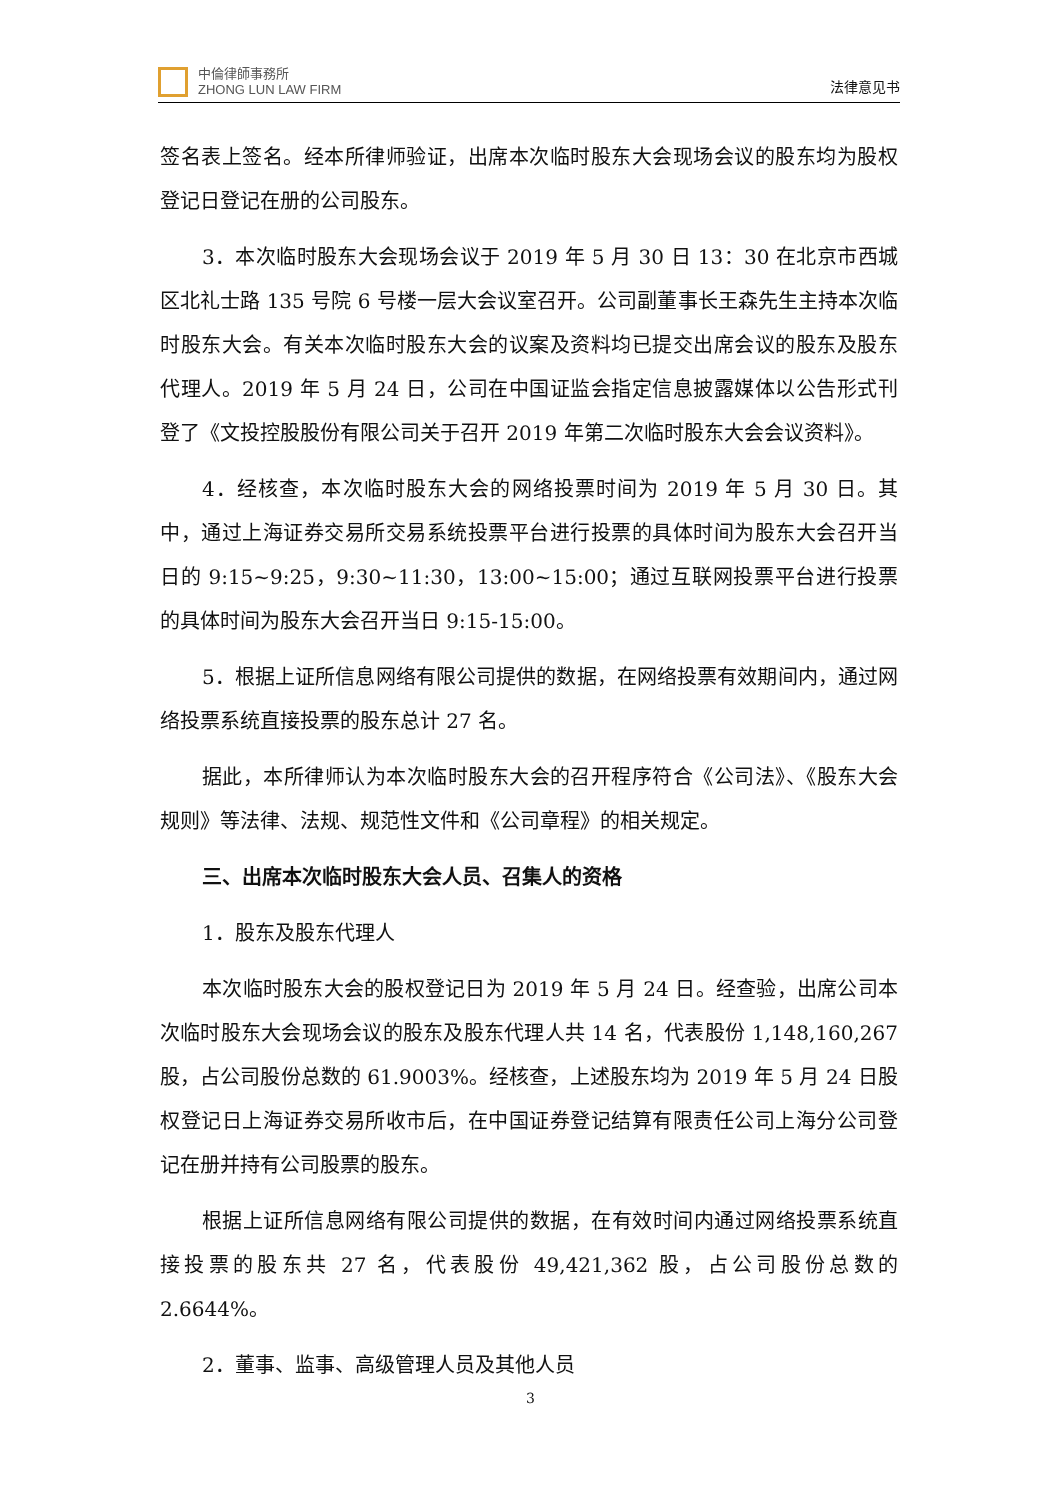中倫律師事務所
ZHONG LUN LAW FIRM
法律意见书
签名表上签名。经本所律师验证，出席本次临时股东大会现场会议的股东均为股权登记日登记在册的公司股东。
3．本次临时股东大会现场会议于 2019 年 5 月 30 日 13：30 在北京市西城区北礼士路 135 号院 6 号楼一层大会议室召开。公司副董事长王森先生主持本次临时股东大会。有关本次临时股东大会的议案及资料均已提交出席会议的股东及股东代理人。2019 年 5 月 24 日，公司在中国证监会指定信息披露媒体以公告形式刊登了《文投控股股份有限公司关于召开 2019 年第二次临时股东大会会议资料》。
4．经核查，本次临时股东大会的网络投票时间为 2019 年 5 月 30 日。其中，通过上海证券交易所交易系统投票平台进行投票的具体时间为股东大会召开当日的 9:15~9:25，9:30~11:30，13:00~15:00；通过互联网投票平台进行投票的具体时间为股东大会召开当日 9:15-15:00。
5．根据上证所信息网络有限公司提供的数据，在网络投票有效期间内，通过网络投票系统直接投票的股东总计 27 名。
据此，本所律师认为本次临时股东大会的召开程序符合《公司法》、《股东大会规则》等法律、法规、规范性文件和《公司章程》的相关规定。
三、出席本次临时股东大会人员、召集人的资格
1．股东及股东代理人
本次临时股东大会的股权登记日为 2019 年 5 月 24 日。经查验，出席公司本次临时股东大会现场会议的股东及股东代理人共 14 名，代表股份 1,148,160,267 股，占公司股份总数的 61.9003%。经核查，上述股东均为 2019 年 5 月 24 日股权登记日上海证券交易所收市后，在中国证券登记结算有限责任公司上海分公司登记在册并持有公司股票的股东。
根据上证所信息网络有限公司提供的数据，在有效时间内通过网络投票系统直接投票的股东共 27 名，代表股份 49,421,362 股，占公司股份总数的 2.6644%。
2．董事、监事、高级管理人员及其他人员
3